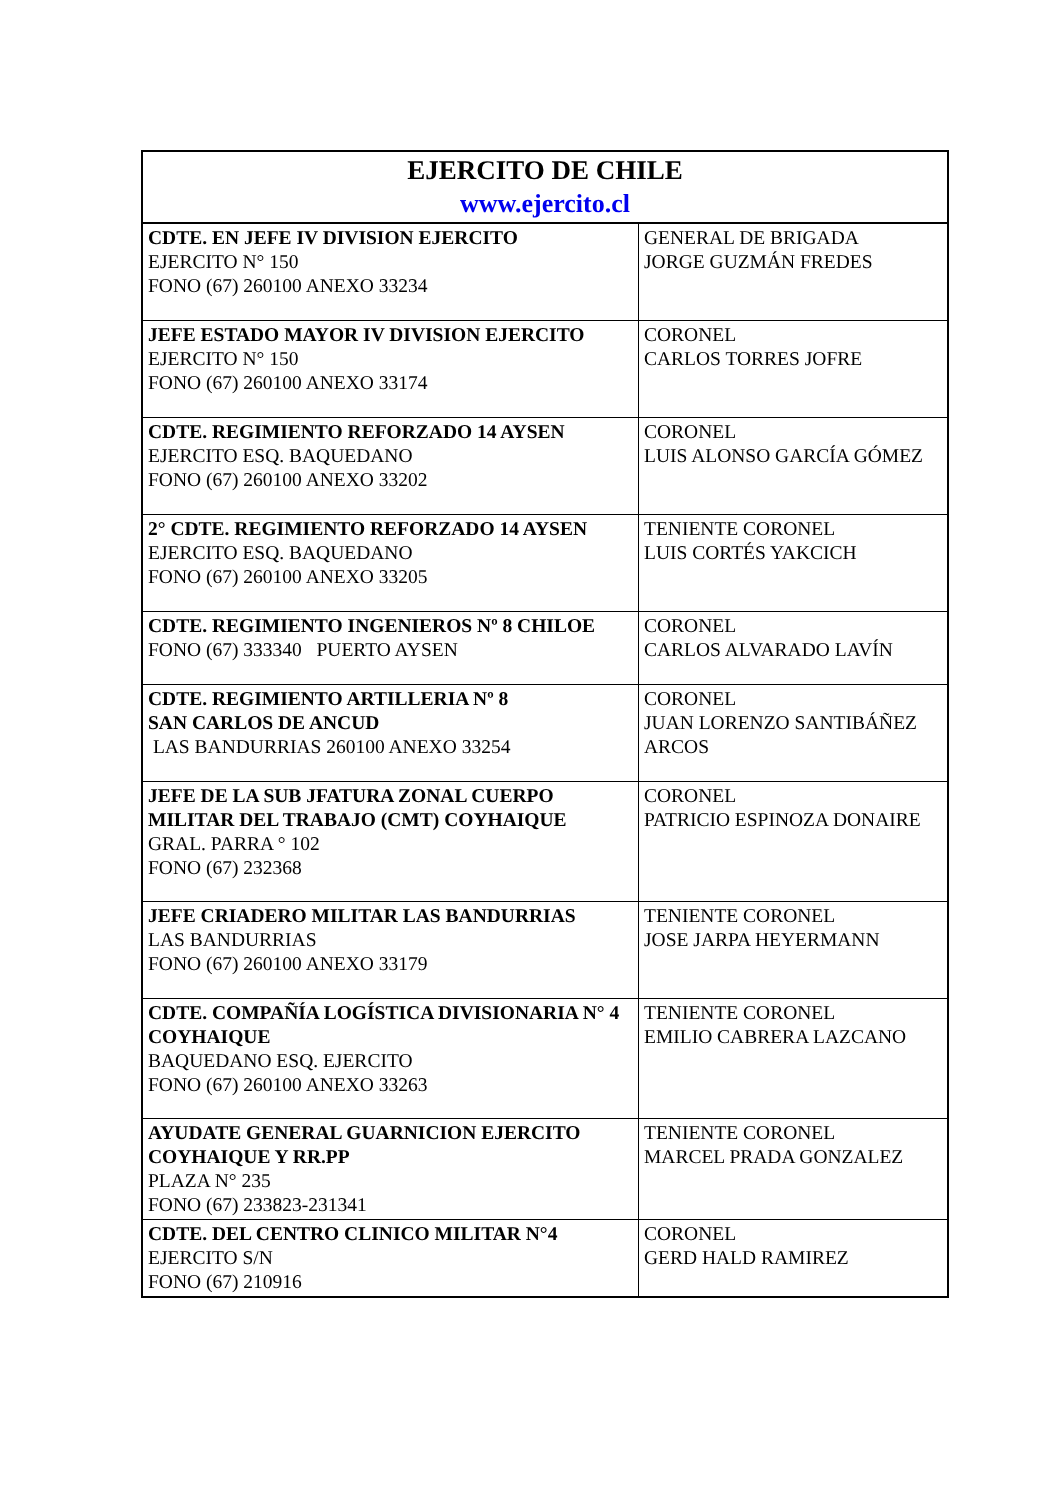| EJERCITO DE CHILE www.ejercito.cl | |
| --- | --- |
| CDTE. EN JEFE IV DIVISION EJERCITO EJERCITO N° 150 FONO (67) 260100 ANEXO 33234 | GENERAL DE BRIGADA JORGE GUZMÁN FREDES |
| JEFE ESTADO MAYOR IV DIVISION EJERCITO EJERCITO N° 150 FONO (67) 260100 ANEXO 33174 | CORONEL CARLOS TORRES JOFRE |
| CDTE. REGIMIENTO REFORZADO 14 AYSEN EJERCITO ESQ. BAQUEDANO FONO (67) 260100 ANEXO 33202 | CORONEL LUIS ALONSO GARCÍA GÓMEZ |
| 2° CDTE. REGIMIENTO REFORZADO 14 AYSEN EJERCITO ESQ. BAQUEDANO FONO (67) 260100 ANEXO 33205 | TENIENTE CORONEL LUIS CORTÉS YAKCICH |
| CDTE. REGIMIENTO INGENIEROS Nº 8 CHILOE FONO (67) 333340 PUERTO AYSEN | CORONEL CARLOS ALVARADO LAVÍN |
| CDTE. REGIMIENTO ARTILLERIA Nº 8 SAN CARLOS DE ANCUD LAS BANDURRIAS 260100 ANEXO 33254 | CORONEL JUAN LORENZO SANTIBÁÑEZ ARCOS |
| JEFE DE LA SUB JFATURA ZONAL CUERPO MILITAR DEL TRABAJO (CMT) COYHAIQUE GRAL. PARRA ° 102 FONO (67) 232368 | CORONEL PATRICIO ESPINOZA DONAIRE |
| JEFE CRIADERO MILITAR LAS BANDURRIAS LAS BANDURRIAS FONO (67) 260100 ANEXO 33179 | TENIENTE CORONEL JOSE JARPA HEYERMANN |
| CDTE. COMPAÑÍA LOGÍSTICA DIVISIONARIA N° 4 COYHAIQUE BAQUEDANO ESQ. EJERCITO FONO (67) 260100 ANEXO 33263 | TENIENTE CORONEL EMILIO CABRERA LAZCANO |
| AYUDATE GENERAL GUARNICION EJERCITO COYHAIQUE Y RR.PP PLAZA N° 235 FONO (67) 233823-231341 | TENIENTE CORONEL MARCEL PRADA GONZALEZ |
| CDTE. DEL CENTRO CLINICO MILITAR N°4 EJERCITO S/N FONO (67) 210916 | CORONEL GERD HALD RAMIREZ |